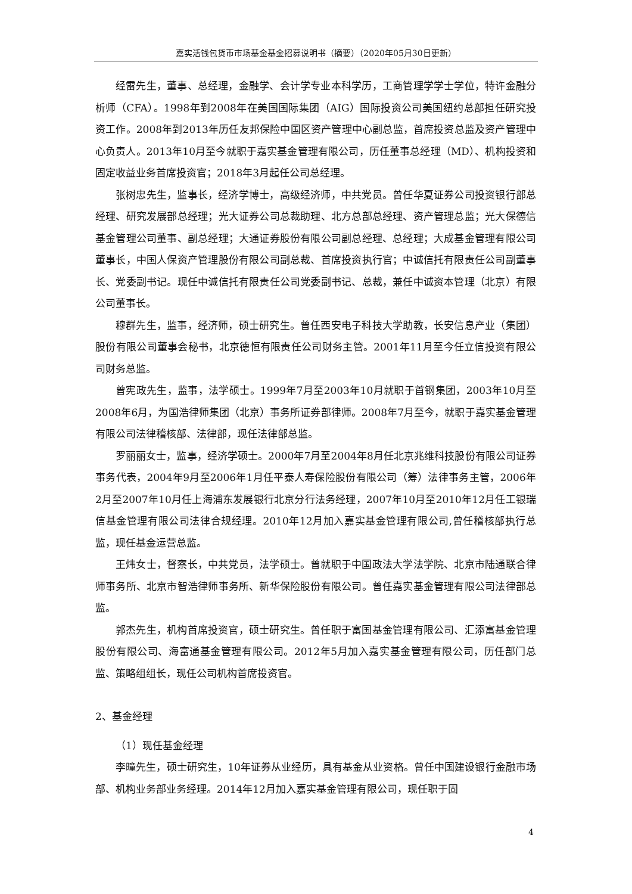嘉实活钱包货币市场基金基金招募说明书（摘要）（2020年05月30日更新）
经雷先生，董事、总经理，金融学、会计学专业本科学历，工商管理学学士学位，特许金融分析师（CFA）。1998年到2008年在美国国际集团（AIG）国际投资公司美国纽约总部担任研究投资工作。2008年到2013年历任友邦保险中国区资产管理中心副总监，首席投资总监及资产管理中心负责人。2013年10月至今就职于嘉实基金管理有限公司，历任董事总经理（MD）、机构投资和固定收益业务首席投资官；2018年3月起任公司总经理。
张树忠先生，监事长，经济学博士，高级经济师，中共党员。曾任华夏证券公司投资银行部总经理、研究发展部总经理；光大证券公司总裁助理、北方总部总经理、资产管理总监；光大保德信基金管理公司董事、副总经理；大通证券股份有限公司副总经理、总经理；大成基金管理有限公司董事长，中国人保资产管理股份有限公司副总裁、首席投资执行官；中诚信托有限责任公司副董事长、党委副书记。现任中诚信托有限责任公司党委副书记、总裁，兼任中诚资本管理（北京）有限公司董事长。
穆群先生，监事，经济师，硕士研究生。曾任西安电子科技大学助教，长安信息产业（集团）股份有限公司董事会秘书，北京德恒有限责任公司财务主管。2001年11月至今任立信投资有限公司财务总监。
曾宪政先生，监事，法学硕士。1999年7月至2003年10月就职于首钢集团，2003年10月至2008年6月，为国浩律师集团（北京）事务所证券部律师。2008年7月至今，就职于嘉实基金管理有限公司法律稽核部、法律部，现任法律部总监。
罗丽丽女士，监事，经济学硕士。2000年7月至2004年8月任北京兆维科技股份有限公司证券事务代表，2004年9月至2006年1月任平泰人寿保险股份有限公司（筹）法律事务主管，2006年2月至2007年10月任上海浦东发展银行北京分行法务经理，2007年10月至2010年12月任工银瑞信基金管理有限公司法律合规经理。2010年12月加入嘉实基金管理有限公司,曾任稽核部执行总监，现任基金运营总监。
王炜女士，督察长，中共党员，法学硕士。曾就职于中国政法大学法学院、北京市陆通联合律师事务所、北京市智浩律师事务所、新华保险股份有限公司。曾任嘉实基金管理有限公司法律部总监。
郭杰先生，机构首席投资官，硕士研究生。曾任职于富国基金管理有限公司、汇添富基金管理股份有限公司、海富通基金管理有限公司。2012年5月加入嘉实基金管理有限公司，历任部门总监、策略组组长，现任公司机构首席投资官。
2、基金经理
（1）现任基金经理
李曈先生，硕士研究生，10年证券从业经历，具有基金从业资格。曾任中国建设银行金融市场部、机构业务部业务经理。2014年12月加入嘉实基金管理有限公司，现任职于固
4